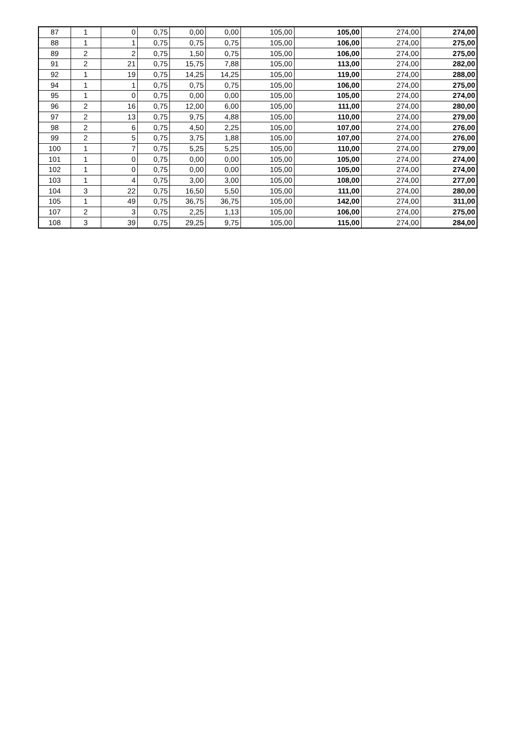| 87 | 1 | 0 | 0,75 | 0,00 | 0,00 | 105,00 | 105,00 | 274,00 | 274,00 |
| 88 | 1 | 1 | 0,75 | 0,75 | 0,75 | 105,00 | 106,00 | 274,00 | 275,00 |
| 89 | 2 | 2 | 0,75 | 1,50 | 0,75 | 105,00 | 106,00 | 274,00 | 275,00 |
| 91 | 2 | 21 | 0,75 | 15,75 | 7,88 | 105,00 | 113,00 | 274,00 | 282,00 |
| 92 | 1 | 19 | 0,75 | 14,25 | 14,25 | 105,00 | 119,00 | 274,00 | 288,00 |
| 94 | 1 | 1 | 0,75 | 0,75 | 0,75 | 105,00 | 106,00 | 274,00 | 275,00 |
| 95 | 1 | 0 | 0,75 | 0,00 | 0,00 | 105,00 | 105,00 | 274,00 | 274,00 |
| 96 | 2 | 16 | 0,75 | 12,00 | 6,00 | 105,00 | 111,00 | 274,00 | 280,00 |
| 97 | 2 | 13 | 0,75 | 9,75 | 4,88 | 105,00 | 110,00 | 274,00 | 279,00 |
| 98 | 2 | 6 | 0,75 | 4,50 | 2,25 | 105,00 | 107,00 | 274,00 | 276,00 |
| 99 | 2 | 5 | 0,75 | 3,75 | 1,88 | 105,00 | 107,00 | 274,00 | 276,00 |
| 100 | 1 | 7 | 0,75 | 5,25 | 5,25 | 105,00 | 110,00 | 274,00 | 279,00 |
| 101 | 1 | 0 | 0,75 | 0,00 | 0,00 | 105,00 | 105,00 | 274,00 | 274,00 |
| 102 | 1 | 0 | 0,75 | 0,00 | 0,00 | 105,00 | 105,00 | 274,00 | 274,00 |
| 103 | 1 | 4 | 0,75 | 3,00 | 3,00 | 105,00 | 108,00 | 274,00 | 277,00 |
| 104 | 3 | 22 | 0,75 | 16,50 | 5,50 | 105,00 | 111,00 | 274,00 | 280,00 |
| 105 | 1 | 49 | 0,75 | 36,75 | 36,75 | 105,00 | 142,00 | 274,00 | 311,00 |
| 107 | 2 | 3 | 0,75 | 2,25 | 1,13 | 105,00 | 106,00 | 274,00 | 275,00 |
| 108 | 3 | 39 | 0,75 | 29,25 | 9,75 | 105,00 | 115,00 | 274,00 | 284,00 |